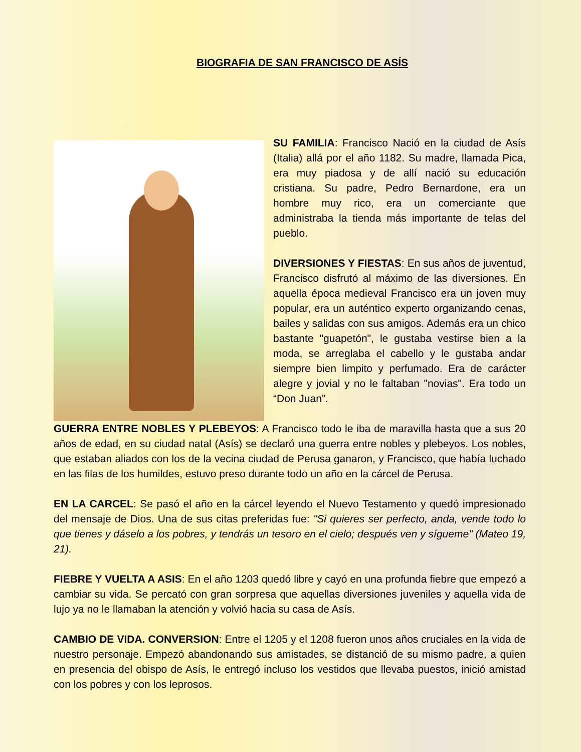BIOGRAFIA DE SAN FRANCISCO DE ASÍS
SU FAMILIA: Francisco Nació en la ciudad de Asís (Italia) allá por el año 1182. Su madre, llamada Pica, era muy piadosa y de allí nació su educación cristiana. Su padre, Pedro Bernardone, era un hombre muy rico, era un comerciante que administraba la tienda más importante de telas del pueblo.
DIVERSIONES Y FIESTAS: En sus años de juventud, Francisco disfrutó al máximo de las diversiones. En aquella época medieval Francisco era un joven muy popular, era un auténtico experto organizando cenas, bailes y salidas con sus amigos. Además era un chico bastante "guapetón", le gustaba vestirse bien a la moda, se arreglaba el cabello y le gustaba andar siempre bien limpito y perfumado. Era de carácter alegre y jovial y no le faltaban "novias". Era todo un “Don Juan”.
GUERRA ENTRE NOBLES Y PLEBEYOS: A Francisco todo le iba de maravilla hasta que a sus 20 años de edad, en su ciudad natal (Asís) se declaró una guerra entre nobles y plebeyos. Los nobles, que estaban aliados con los de la vecina ciudad de Perusa ganaron, y Francisco, que había luchado en las filas de los humildes, estuvo preso durante todo un año en la cárcel de Perusa.
EN LA CARCEL: Se pasó el año en la cárcel leyendo el Nuevo Testamento y quedó impresionado del mensaje de Dios. Una de sus citas preferidas fue: "Si quieres ser perfecto, anda, vende todo lo que tienes y dáselo a los pobres, y tendrás un tesoro en el cielo; después ven y sígueme" (Mateo 19, 21).
FIEBRE Y VUELTA A ASIS: En el año 1203 quedó libre y cayó en una profunda fiebre que empezó a cambiar su vida. Se percató con gran sorpresa que aquellas diversiones juveniles y aquella vida de lujo ya no le llamaban la atención y volvió hacia su casa de Asís.
CAMBIO DE VIDA. CONVERSION: Entre el 1205 y el 1208 fueron unos años cruciales en la vida de nuestro personaje. Empezó abandonando sus amistades, se distanció de su mismo padre, a quien en presencia del obispo de Asís, le entregó incluso los vestidos que llevaba puestos, inició amistad con los pobres y con los leprosos.